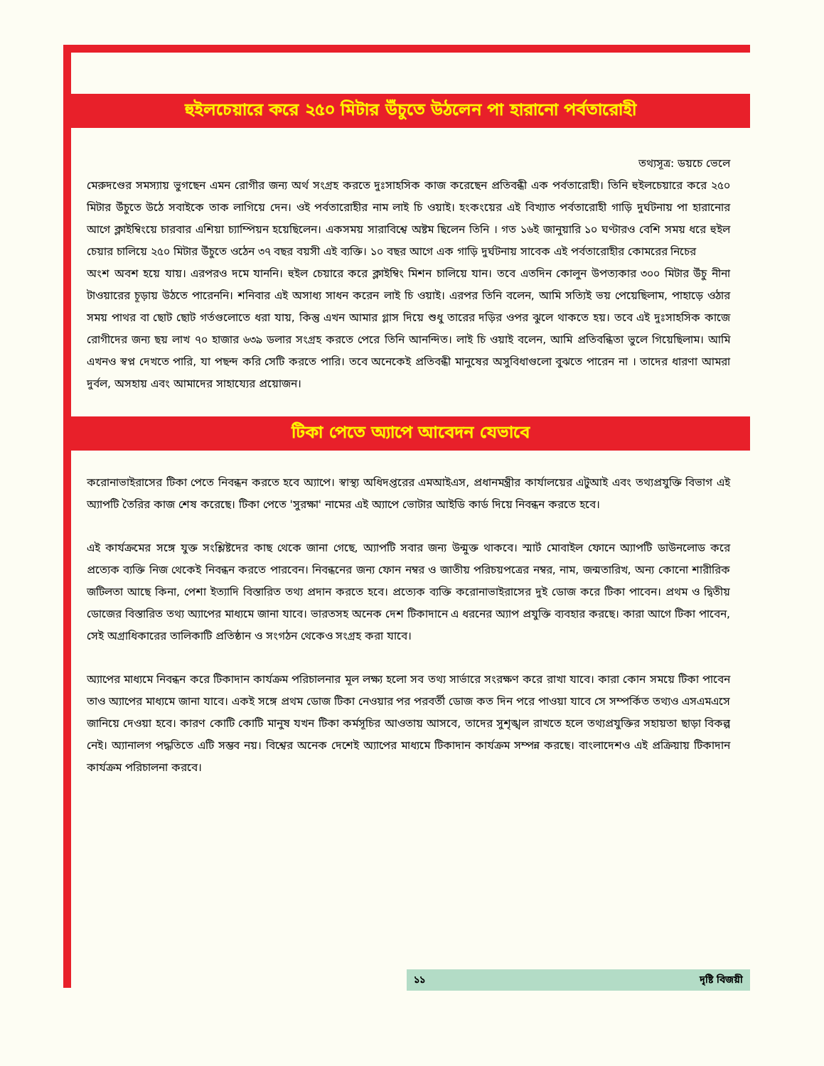হুইলচেয়ারে করে ২৫০ মিটার উঁচুতে উঠলেন পা হারানো পর্বতারোহী
তথ্যসূত্র: ডয়চে ভেলে
মেরুদণ্ডের সমস্যায় ভুগছেন এমন রোগীর জন্য অর্থ সংগ্রহ করতে দুঃসাহসিক কাজ করেছেন প্রতিবন্ধী এক পর্বতারোহী। তিনি হুইলচেয়ারে করে ২৫০ মিটার উঁচুতে উঠে সবাইকে তাক লাগিয়ে দেন। ওই পর্বতারোহীর নাম লাই চি ওয়াই। হংকংয়ের এই বিখ্যাত পর্বতারোহী গাড়ি দুর্ঘটনায় পা হারানোর আগে ক্লাইম্বিংয়ে চারবার এশিয়া চ্যাম্পিয়ন হয়েছিলেন। একসময় সারাবিশ্বে অষ্টম ছিলেন তিনি । গত ১৬ই জানুয়ারি ১০ ঘণ্টারও বেশি সময় ধরে হুইল চেয়ার চালিয়ে ২৫০ মিটার উঁচুতে ওঠেন ৩৭ বছর বয়সী এই ব্যক্তি। ১০ বছর আগে এক গাড়ি দুর্ঘটনায় সাবেক এই পর্বতারোহীর কোমরের নিচের
অংশ অবশ হয়ে যায়। এরপরও দমে যাননি। হুইল চেয়ারে করে ক্লাইম্বিং মিশন চালিয়ে যান। তবে এতদিন কোলুন উপত্যকার ৩০০ মিটার উঁচু নীনা টাওয়ারের চূড়ায় উঠতে পারেননি। শনিবার এই অসাধ্য সাধন করেন লাই চি ওয়াই। এরপর তিনি বলেন, আমি সত্যিই ভয় পেয়েছিলাম, পাহাড়ে ওঠার সময় পাথর বা ছোট ছোট গর্তগুলোতে ধরা যায়, কিন্তু এখন আমার গ্লাস দিয়ে শুধু তারের দড়ির ওপর ঝুলে থাকতে হয়। তবে এই দুঃসাহসিক কাজে রোগীদের জন্য ছয় লাখ ৭০ হাজার ৬৩৯ ডলার সংগ্রহ করতে পেরে তিনি আনন্দিত। লাই চি ওয়াই বলেন, আমি প্রতিবন্ধিতা ভুলে গিয়েছিলাম। আমি এখনও স্বপ্ন দেখতে পারি, যা পছন্দ করি সেটি করতে পারি। তবে অনেকেই প্রতিবন্ধী মানুষের অসুবিধাগুলো বুঝতে পারেন না । তাদের ধারণা আমরা দুর্বল, অসহায় এবং আমাদের সাহায্যের প্রয়োজন।
টিকা পেতে অ্যাপে আবেদন যেভাবে
করোনাভাইরাসের টিকা পেতে নিবন্ধন করতে হবে অ্যাপে। স্বাস্থ্য অধিদপ্তরের এমআইএস, প্রধানমন্ত্রীর কার্যালয়ের এটুআই এবং তথ্যপ্রযুক্তি বিভাগ এই অ্যাপটি তৈরির কাজ শেষ করেছে। টিকা পেতে 'সুরক্ষা' নামের এই অ্যাপে ভোটার আইডি কার্ড দিয়ে নিবন্ধন করতে হবে।
এই কার্যক্রমের সঙ্গে যুক্ত সংশ্লিষ্টদের কাছ থেকে জানা গেছে, অ্যাপটি সবার জন্য উন্মুক্ত থাকবে। স্মার্ট মোবাইল ফোনে অ্যাপটি ডাউনলোড করে প্রত্যেক ব্যক্তি নিজ থেকেই নিবন্ধন করতে পারবেন। নিবন্ধনের জন্য ফোন নম্বর ও জাতীয় পরিচয়পত্রের নম্বর, নাম, জন্মতারিখ, অন্য কোনো শারীরিক জটিলতা আছে কিনা, পেশা ইত্যাদি বিস্তারিত তথ্য প্রদান করতে হবে। প্রত্যেক ব্যক্তি করোনাভাইরাসের দুই ডোজ করে টিকা পাবেন। প্রথম ও দ্বিতীয় ডোজের বিস্তারিত তথ্য অ্যাপের মাধ্যমে জানা যাবে। ভারতসহ অনেক দেশ টিকাদানে এ ধরনের অ্যাপ প্রযুক্তি ব্যবহার করছে। কারা আগে টিকা পাবেন, সেই অগ্রাধিকারের তালিকাটি প্রতিষ্ঠান ও সংগঠন থেকেও সংগ্রহ করা যাবে।
অ্যাপের মাধ্যমে নিবন্ধন করে টিকাদান কার্যক্রম পরিচালনার মূল লক্ষ্য হলো সব তথ্য সার্ভারে সংরক্ষণ করে রাখা যাবে। কারা কোন সময়ে টিকা পাবেন তাও অ্যাপের মাধ্যমে জানা যাবে। একই সঙ্গে প্রথম ডোজ টিকা নেওয়ার পর পরবর্তী ডোজ কত দিন পরে পাওয়া যাবে সে সম্পর্কিত তথ্যও এসএমএসে জানিয়ে দেওয়া হবে। কারণ কোটি কোটি মানুষ যখন টিকা কর্মসূচির আওতায় আসবে, তাদের সুশৃঙ্খল রাখতে হলে তথ্যপ্রযুক্তির সহায়তা ছাড়া বিকল্প নেই। অ্যানালগ পদ্ধতিতে এটি সম্ভব নয়। বিশ্বের অনেক দেশেই অ্যাপের মাধ্যমে টিকাদান কার্যক্রম সম্পন্ন করছে। বাংলাদেশও এই প্রক্রিয়ায় টিকাদান কার্যক্রম পরিচালনা করবে।
১১ দৃষ্টি বিজয়ী